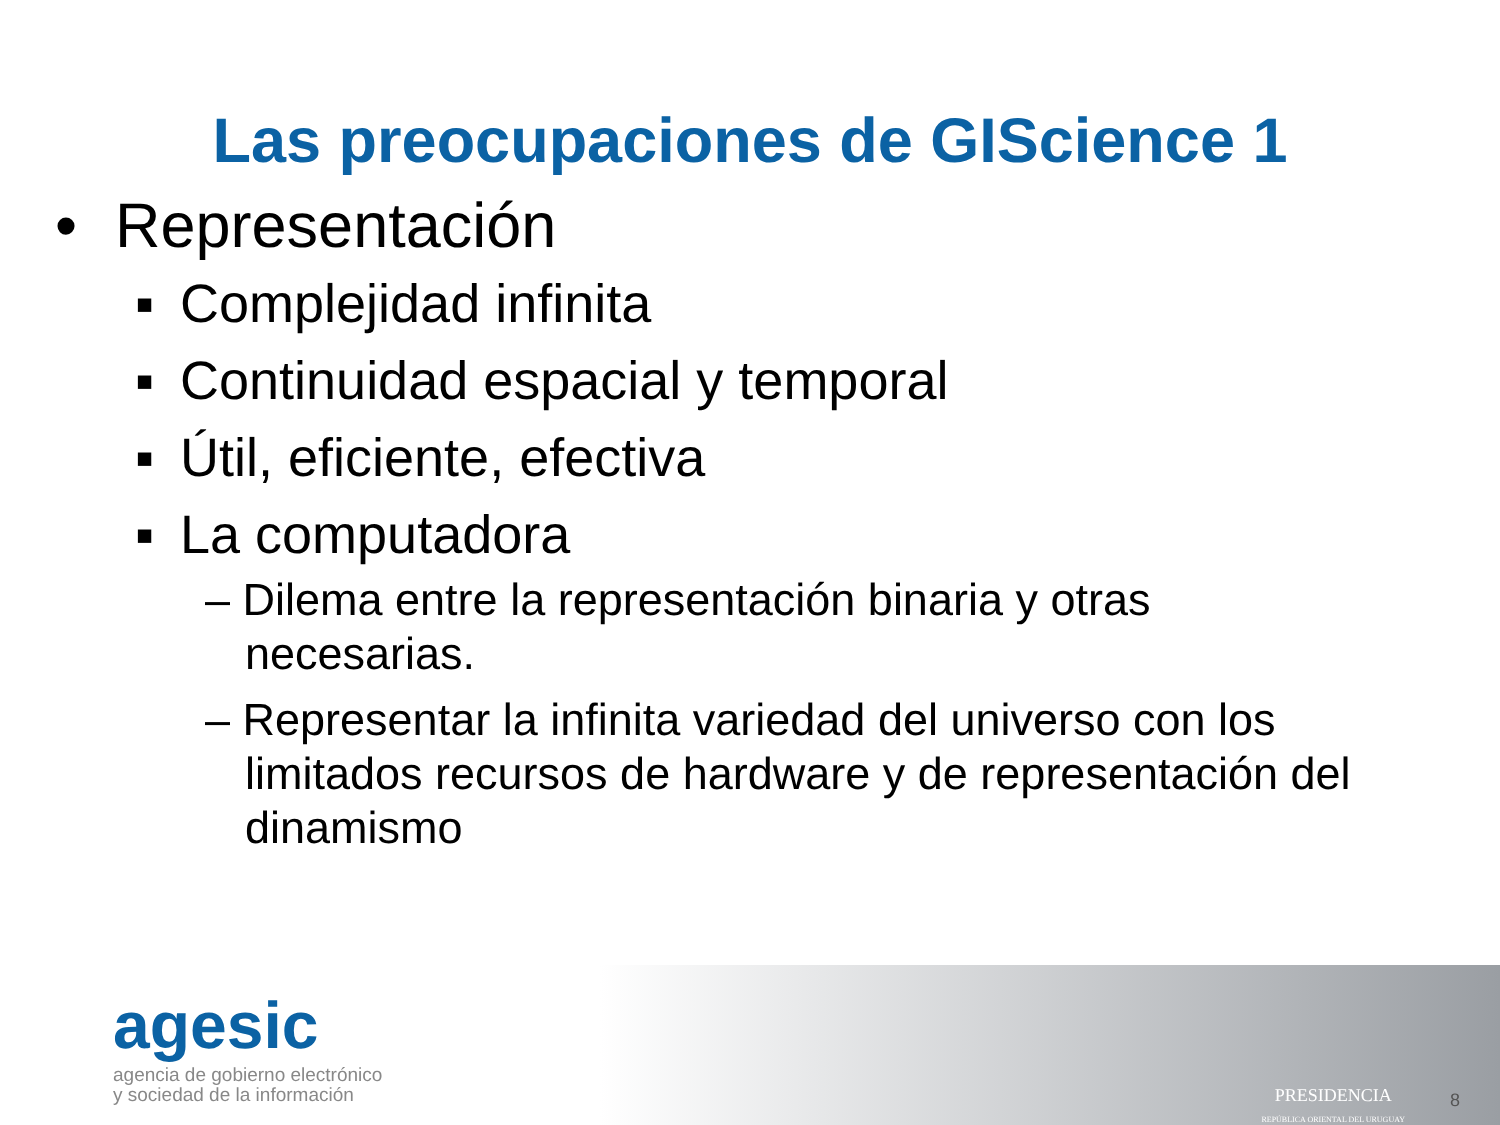Las preocupaciones de GIScience 1
• Representación
▪ Complejidad infinita
▪ Continuidad espacial y temporal
▪ Útil, eficiente, efectiva
▪ La computadora
– Dilema entre la representación binaria y otras necesarias.
– Representar la infinita variedad del universo con los limitados recursos de hardware y de representación del dinamismo
agesic
agencia de gobierno electrónico
y sociedad de la información
PRESIDENCIA
REPÚBLICA ORIENTAL DEL URUGUAY
8